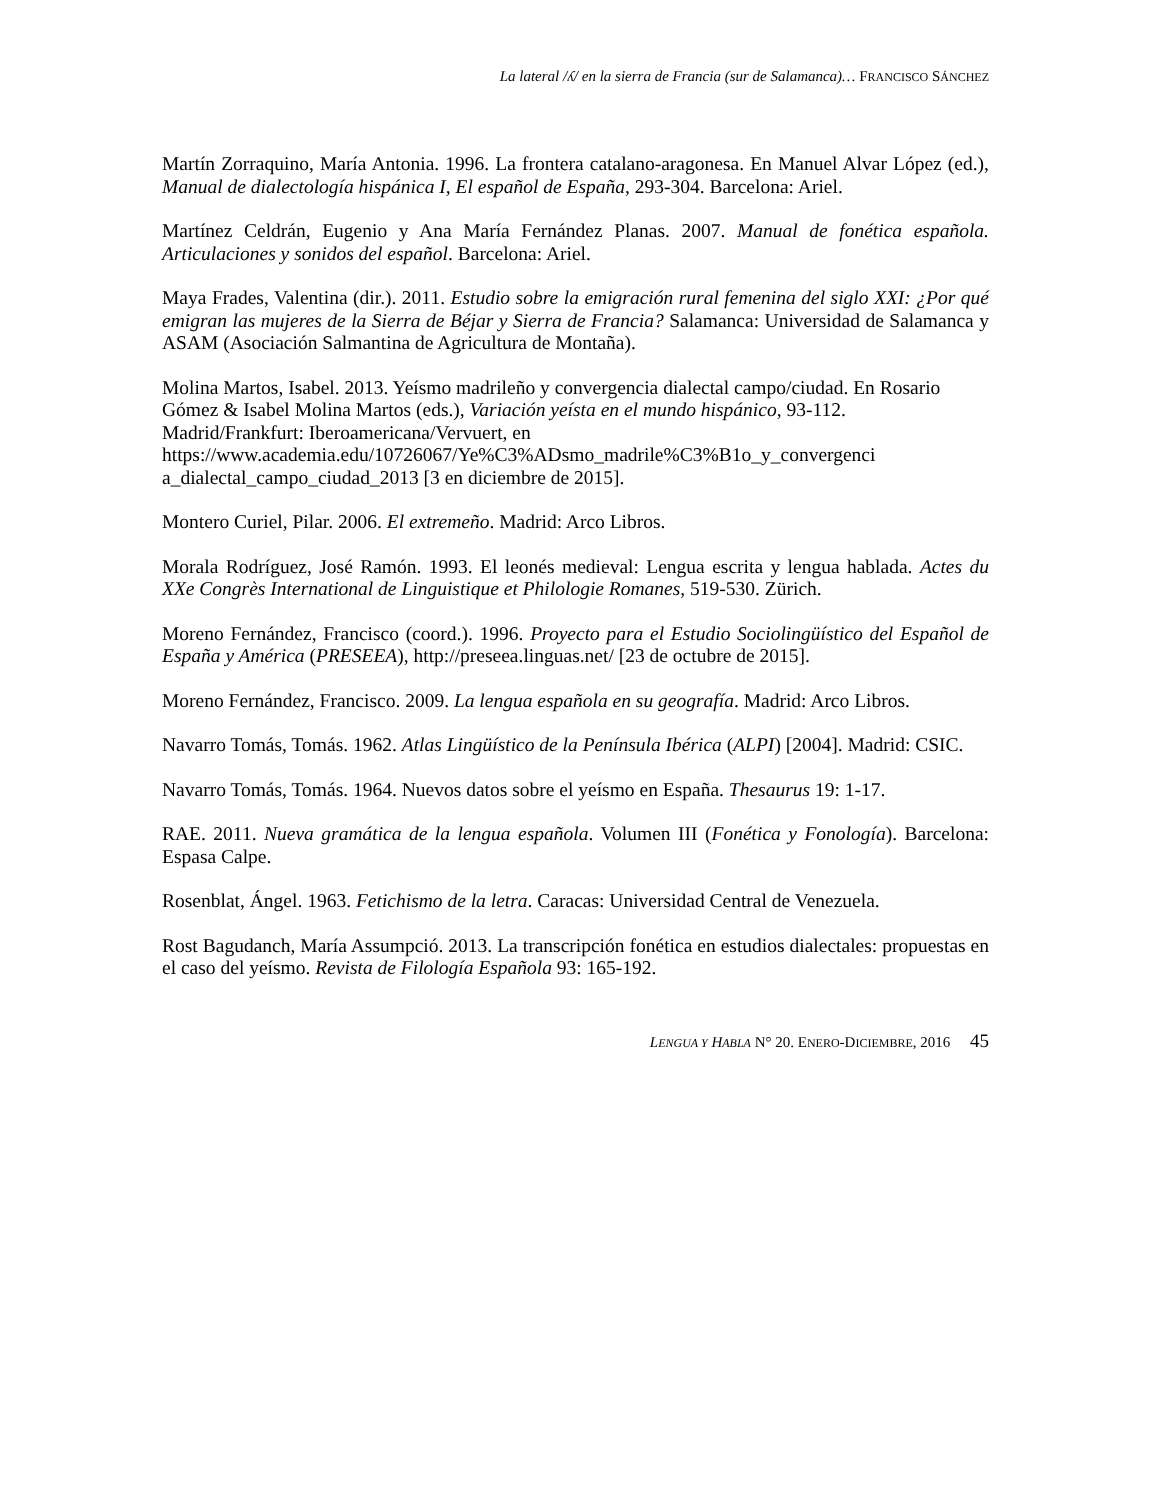La lateral /ʎ/ en la sierra de Francia (sur de Salamanca)… FRANCISCO SÁNCHEZ
Martín Zorraquino, María Antonia. 1996. La frontera catalano-aragonesa. En Manuel Alvar López (ed.), Manual de dialectología hispánica I, El español de España, 293-304. Barcelona: Ariel.
Martínez Celdrán, Eugenio y Ana María Fernández Planas. 2007. Manual de fonética española. Articulaciones y sonidos del español. Barcelona: Ariel.
Maya Frades, Valentina (dir.). 2011. Estudio sobre la emigración rural femenina del siglo XXI: ¿Por qué emigran las mujeres de la Sierra de Béjar y Sierra de Francia? Salamanca: Universidad de Salamanca y ASAM (Asociación Salmantina de Agricultura de Montaña).
Molina Martos, Isabel. 2013. Yeísmo madrileño y convergencia dialectal campo/ciudad. En Rosario Gómez & Isabel Molina Martos (eds.), Variación yeísta en el mundo hispánico, 93-112. Madrid/Frankfurt: Iberoamericana/Vervuert, en https://www.academia.edu/10726067/Ye%C3%ADsmo_madrile%C3%B1o_y_convergenci a_dialectal_campo_ciudad_2013 [3 en diciembre de 2015].
Montero Curiel, Pilar. 2006. El extremeño. Madrid: Arco Libros.
Morala Rodríguez, José Ramón. 1993. El leonés medieval: Lengua escrita y lengua hablada. Actes du XXe Congrès International de Linguistique et Philologie Romanes, 519-530. Zürich.
Moreno Fernández, Francisco (coord.). 1996. Proyecto para el Estudio Sociolingüístico del Español de España y América (PRESEEA), http://preseea.linguas.net/ [23 de octubre de 2015].
Moreno Fernández, Francisco. 2009. La lengua española en su geografía. Madrid: Arco Libros.
Navarro Tomás, Tomás. 1962. Atlas Lingüístico de la Península Ibérica (ALPI) [2004]. Madrid: CSIC.
Navarro Tomás, Tomás. 1964. Nuevos datos sobre el yeísmo en España. Thesaurus 19: 1-17.
RAE. 2011. Nueva gramática de la lengua española. Volumen III (Fonética y Fonología). Barcelona: Espasa Calpe.
Rosenblat, Ángel. 1963. Fetichismo de la letra. Caracas: Universidad Central de Venezuela.
Rost Bagudanch, María Assumpció. 2013. La transcripción fonética en estudios dialectales: propuestas en el caso del yeísmo. Revista de Filología Española 93: 165-192.
LENGUA Y HABLA N° 20. ENERO-DICIEMBRE, 2016 45